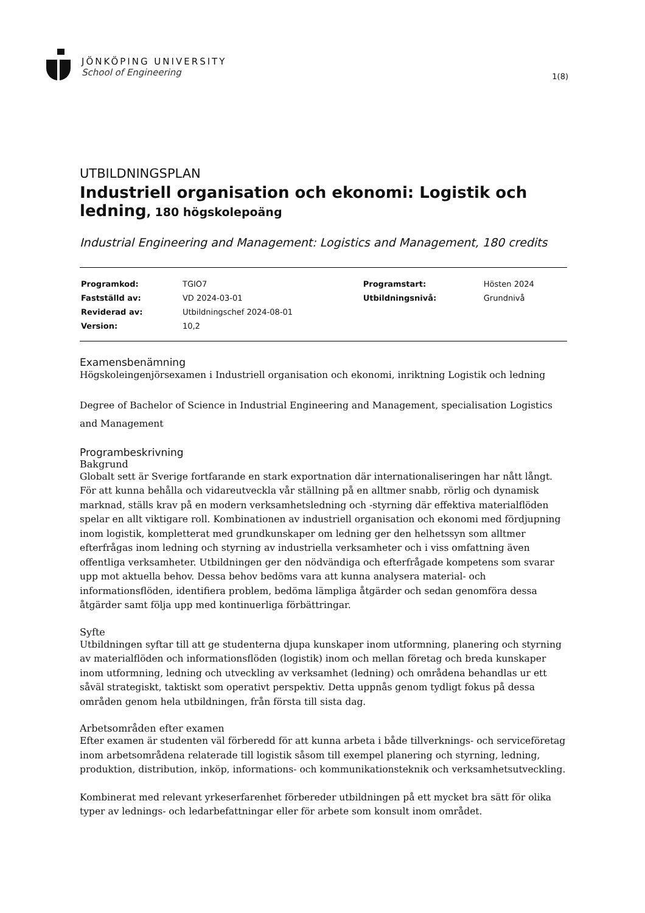JÖNKÖPING UNIVERSITY
School of Engineering
1(8)
UTBILDNINGSPLAN
Industriell organisation och ekonomi: Logistik och ledning, 180 högskolepoäng
Industrial Engineering and Management: Logistics and Management, 180 credits
| Programkod: | TGIO7 | Programstart: | Hösten 2024 |
| Fastställd av: | VD 2024-03-01 | Utbildningsnivå: | Grundnivå |
| Reviderad av: | Utbildningschef 2024-08-01 | | |
| Version: | 10,2 | | |
Examensbenämning
Högskoleingenjörsexamen i Industriell organisation och ekonomi, inriktning Logistik och ledning
Degree of Bachelor of Science in Industrial Engineering and Management, specialisation Logistics and Management
Programbeskrivning
Bakgrund
Globalt sett är Sverige fortfarande en stark exportnation där internationaliseringen har nått långt. För att kunna behålla och vidareutveckla vår ställning på en alltmer snabb, rörlig och dynamisk marknad, ställs krav på en modern verksamhetsledning och -styrning där effektiva materialflöden spelar en allt viktigare roll. Kombinationen av industriell organisation och ekonomi med fördjupning inom logistik, kompletterat med grundkunskaper om ledning ger den helhetssyn som alltmer efterfrågas inom ledning och styrning av industriella verksamheter och i viss omfattning även offentliga verksamheter. Utbildningen ger den nödvändiga och efterfrågade kompetens som svarar upp mot aktuella behov. Dessa behov bedöms vara att kunna analysera material- och informationsflöden, identifiera problem, bedöma lämpliga åtgärder och sedan genomföra dessa åtgärder samt följa upp med kontinuerliga förbättringar.
Syfte
Utbildningen syftar till att ge studenterna djupa kunskaper inom utformning, planering och styrning av materialflöden och informationsflöden (logistik) inom och mellan företag och breda kunskaper inom utformning, ledning och utveckling av verksamhet (ledning) och områdena behandlas ur ett såväl strategiskt, taktiskt som operativt perspektiv. Detta uppnås genom tydligt fokus på dessa områden genom hela utbildningen, från första till sista dag.
Arbetsområden efter examen
Efter examen är studenten väl förberedd för att kunna arbeta i både tillverknings- och serviceföretag inom arbetsområdena relaterade till logistik såsom till exempel planering och styrning, ledning, produktion, distribution, inköp, informations- och kommunikationsteknik och verksamhetsutveckling.
Kombinerat med relevant yrkeserfarenhet förbereder utbildningen på ett mycket bra sätt för olika typer av lednings- och ledarbefattningar eller för arbete som konsult inom området.